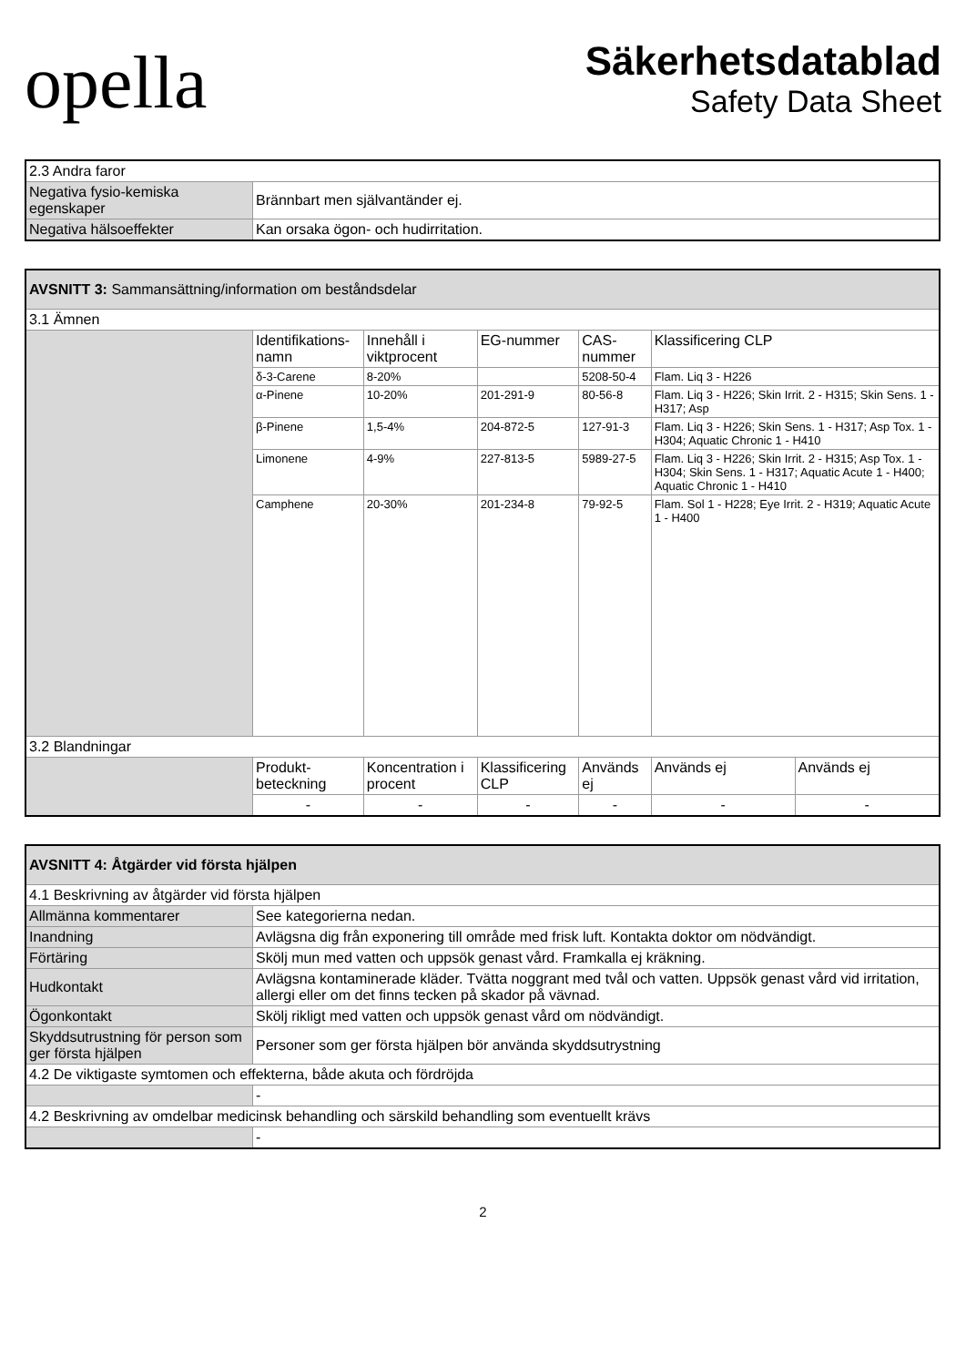opella
Säkerhetsdatablad
Safety Data Sheet
| 2.3 Andra faror | |
| Negativa fysio-kemiska egenskaper | Brännbart men självantänder ej. |
| Negativa hälsoeffekter | Kan orsaka ögon- och hudirritation. |
| AVSNITT 3: Sammansättning/information om beståndsdelar | | | | | | |
| 3.1 Ämnen | | | | | | |
| | Identifikations-namn | Innehåll i viktprocent | EG-nummer | CAS-nummer | Klassificering CLP | |
| | δ-3-Carene | 8-20% | | 5208-50-4 | Flam. Liq 3 - H226 | |
| | α-Pinene | 10-20% | 201-291-9 | 80-56-8 | Flam. Liq 3 - H226; Skin Irrit. 2 - H315; Skin Sens. 1 - H317; Asp | |
| | β-Pinene | 1,5-4% | 204-872-5 | 127-91-3 | Flam. Liq 3 - H226; Skin Sens. 1 - H317; Asp Tox. 1 - H304; Aquatic Chronic 1 - H410 | |
| | Limonene | 4-9% | 227-813-5 | 5989-27-5 | Flam. Liq 3 - H226; Skin Irrit. 2 - H315; Asp Tox. 1 - H304; Skin Sens. 1 - H317; Aquatic Acute 1 - H400; Aquatic Chronic 1 - H410 | |
| | Camphene | 20-30% | 201-234-8 | 79-92-5 | Flam. Sol 1 - H228; Eye Irrit. 2 - H319; Aquatic Acute 1 - H400 | |
| 3.2 Blandningar | | | | | | |
| | Produkt-beteckning | Koncentration i procent | Klassificering CLP | Används ej | Används ej | Används ej |
| | - | - | - | - | - | - |
| AVSNITT 4: Åtgärder vid första hjälpen | |
| 4.1 Beskrivning av åtgärder vid första hjälpen | |
| Allmänna kommentarer | See kategorierna nedan. |
| Inandning | Avlägsna dig från exponering till område med frisk luft. Kontakta doktor om nödvändigt. |
| Förtäring | Skölj mun med vatten och uppsök genast vård. Framkalla ej kräkning. |
| Hudkontakt | Avlägsna kontaminerade kläder. Tvätta noggrant med tvål och vatten. Uppsök genast vård vid irritation, allergi eller om det finns tecken på skador på vävnad. |
| Ögonkontakt | Skölj rikligt med vatten och uppsök genast vård om nödvändigt. |
| Skyddsutrustning för person som ger första hjälpen | Personer som ger första hjälpen bör använda skyddsutrystning |
| 4.2 De viktigaste symtomen och effekterna, både akuta och fördröjda | |
| | - |
| 4.2 Beskrivning av omdelbar medicinsk behandling och särskild behandling som eventuellt krävs | |
| | - |
2